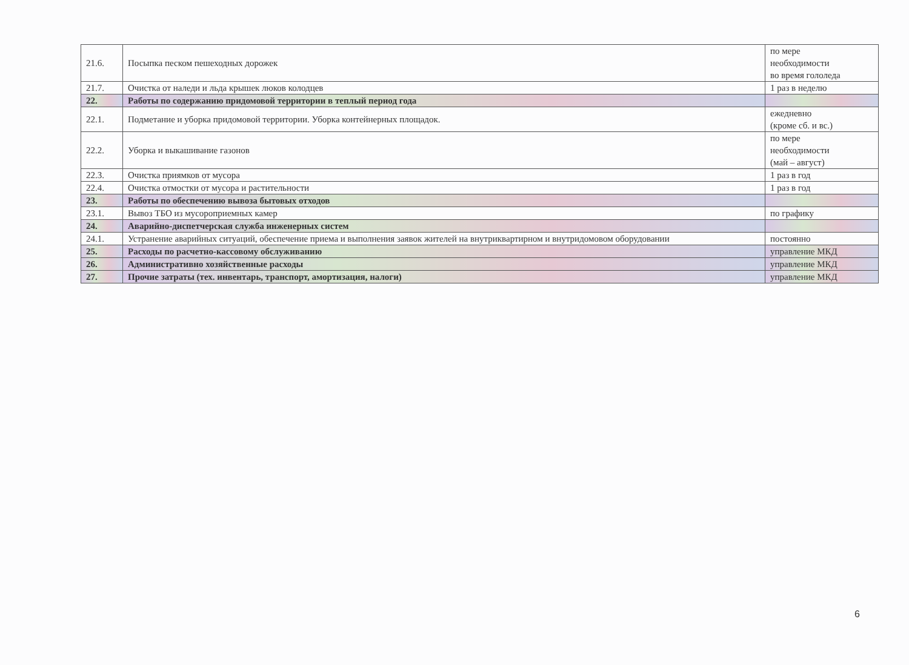| 21.6. | Посыпка песком пешеходных дорожек | по мере необходимости во время гололеда |
| 21.7. | Очистка от наледи и льда крышек люков колодцев | 1 раз в неделю |
| 22. | Работы по содержанию придомовой территории в теплый период года | |
| 22.1. | Подметание и уборка придомовой территории. Уборка контейнерных площадок. | ежедневно (кроме сб. и вс.) |
| 22.2. | Уборка и выкашивание газонов | по мере необходимости (май – август) |
| 22.3. | Очистка приямков от мусора | 1 раз в год |
| 22.4. | Очистка отмостки от мусора и растительности | 1 раз в год |
| 23. | Работы по обеспечению вывоза бытовых отходов | |
| 23.1. | Вывоз ТБО из мусороприемных камер | по графику |
| 24. | Аварийно-диспетчерская служба инженерных систем | |
| 24.1. | Устранение аварийных ситуаций, обеспечение приема и выполнения заявок жителей на внутриквартирном и внутридомовом оборудовании | постоянно |
| 25. | Расходы по расчетно-кассовому обслуживанию | управление МКД |
| 26. | Административно хозяйственные расходы | управление МКД |
| 27. | Прочие затраты (тех. инвентарь, транспорт, амортизация, налоги) | управление МКД |
6